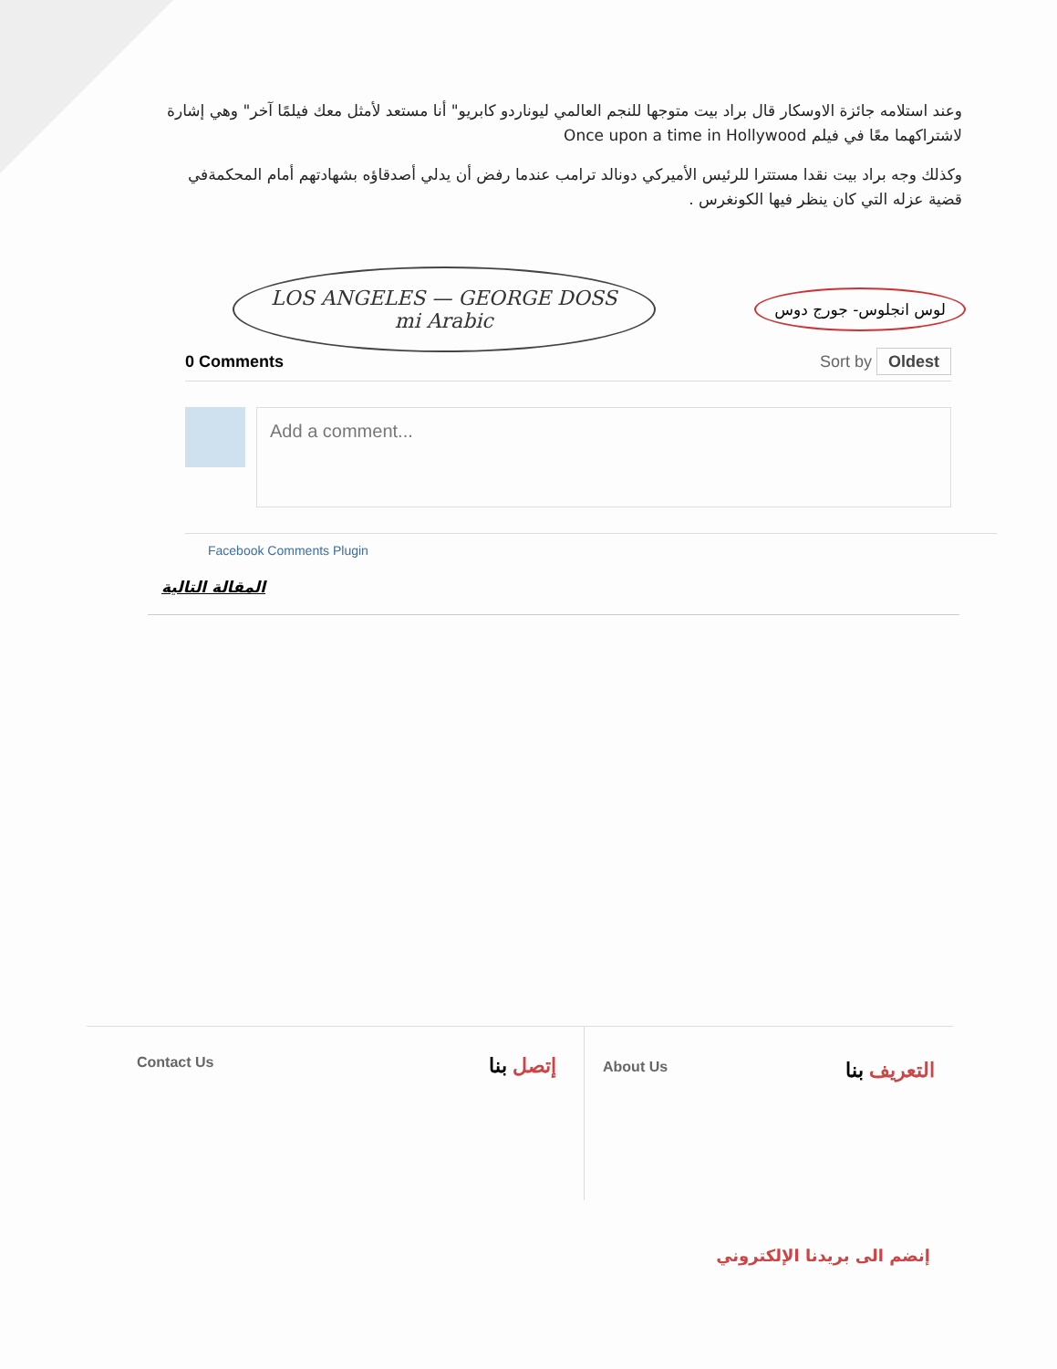وعند استلامه جائزة الاوسكار قال براد بيت متوجها للنجم العالمي ليوناردو كابريو" أنا مستعد لأمثل معك فيلمًا آخر" وهي إشارة لاشتراكهما معًا في فيلم Once upon a time in Hollywood
وكذلك وجه براد بيت نقدا مستترا للرئيس الأميركي دونالد ترامب عندما رفض أن يدلي أصدقاؤه بشهادتهم أمام المحكمةفي قضية عزله التي كان ينظر فيها الكونغرس .
LOS ANGELES — GEORGE DOSS
mi Arabic
لوس انجلوس- جورج دوس
0 Comments Sort by Oldest
Add a comment...
Facebook Comments Plugin
المقالة التالية
Contact Us إتصل بنا
About Us التعريف بنا
إنضم الى بريدنا الإلكتروني